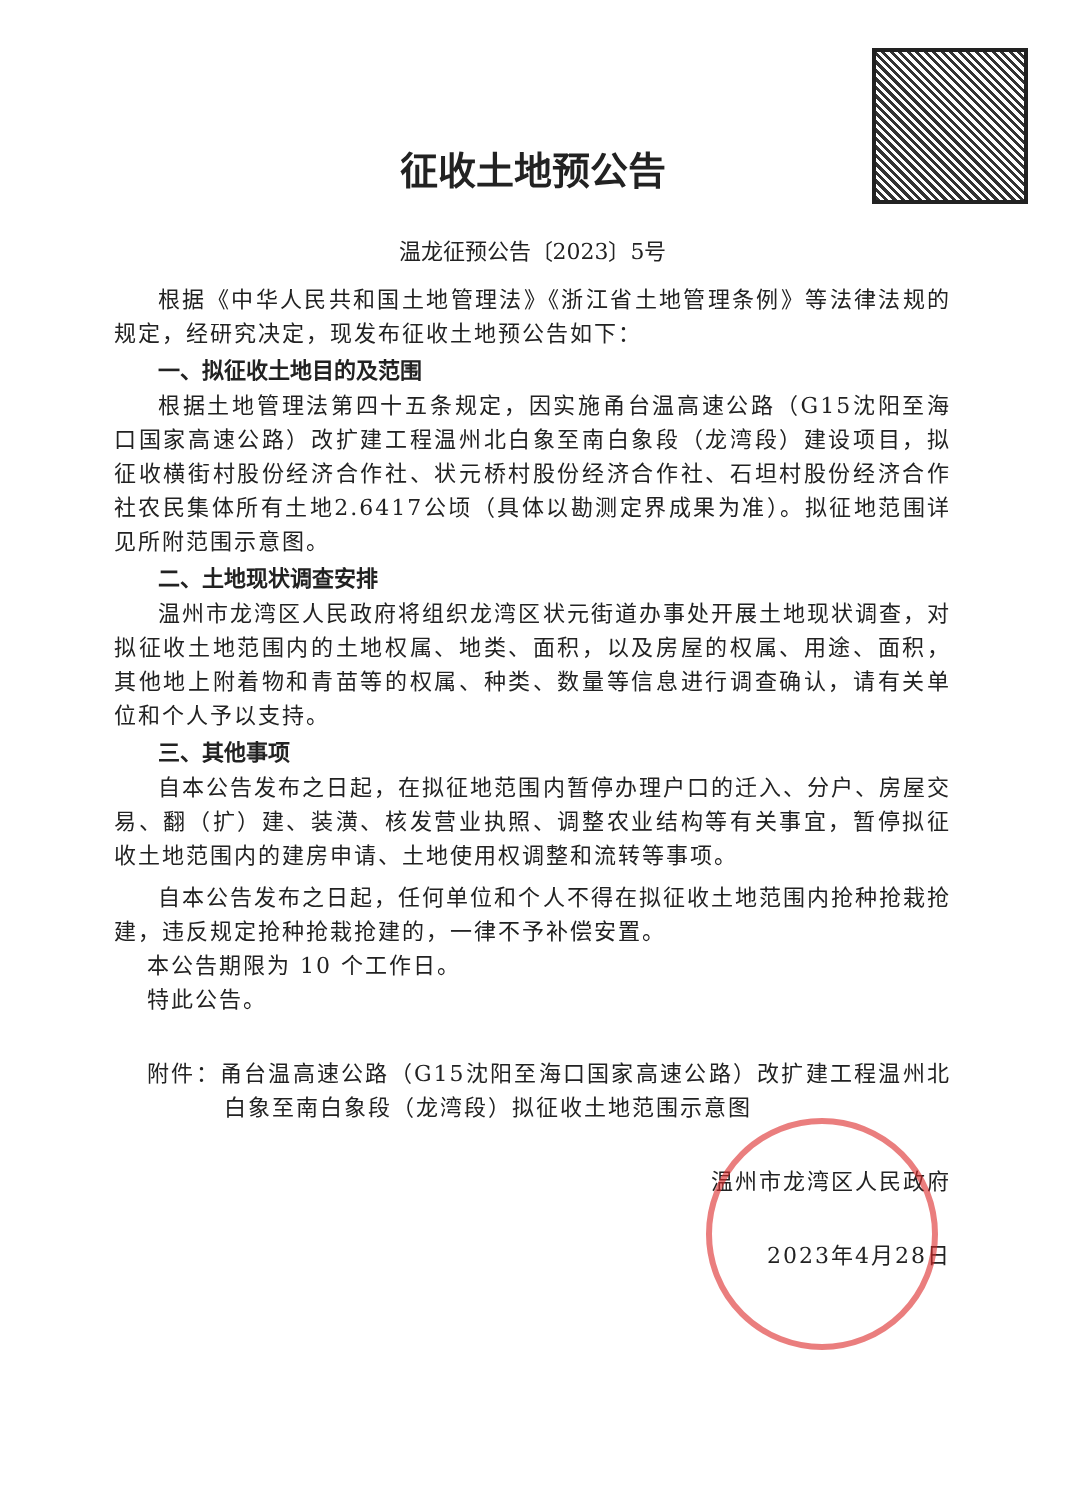征收土地预公告
温龙征预公告〔2023〕5号
根据《中华人民共和国土地管理法》《浙江省土地管理条例》等法律法规的规定，经研究决定，现发布征收土地预公告如下：
一、拟征收土地目的及范围
根据土地管理法第四十五条规定，因实施甬台温高速公路（G15沈阳至海口国家高速公路）改扩建工程温州北白象至南白象段（龙湾段）建设项目，拟征收横街村股份经济合作社、状元桥村股份经济合作社、石坦村股份经济合作社农民集体所有土地2.6417公顷（具体以勘测定界成果为准）。拟征地范围详见所附范围示意图。
二、土地现状调查安排
温州市龙湾区人民政府将组织龙湾区状元街道办事处开展土地现状调查，对拟征收土地范围内的土地权属、地类、面积，以及房屋的权属、用途、面积，其他地上附着物和青苗等的权属、种类、数量等信息进行调查确认，请有关单位和个人予以支持。
三、其他事项
自本公告发布之日起，在拟征地范围内暂停办理户口的迁入、分户、房屋交易、翻（扩）建、装潢、核发营业执照、调整农业结构等有关事宜，暂停拟征收土地范围内的建房申请、土地使用权调整和流转等事项。
自本公告发布之日起，任何单位和个人不得在拟征收土地范围内抢种抢栽抢建，违反规定抢种抢栽抢建的，一律不予补偿安置。
本公告期限为 10 个工作日。
特此公告。
附件：甬台温高速公路（G15沈阳至海口国家高速公路）改扩建工程温州北白象至南白象段（龙湾段）拟征收土地范围示意图
温州市龙湾区人民政府
2023年4月28日